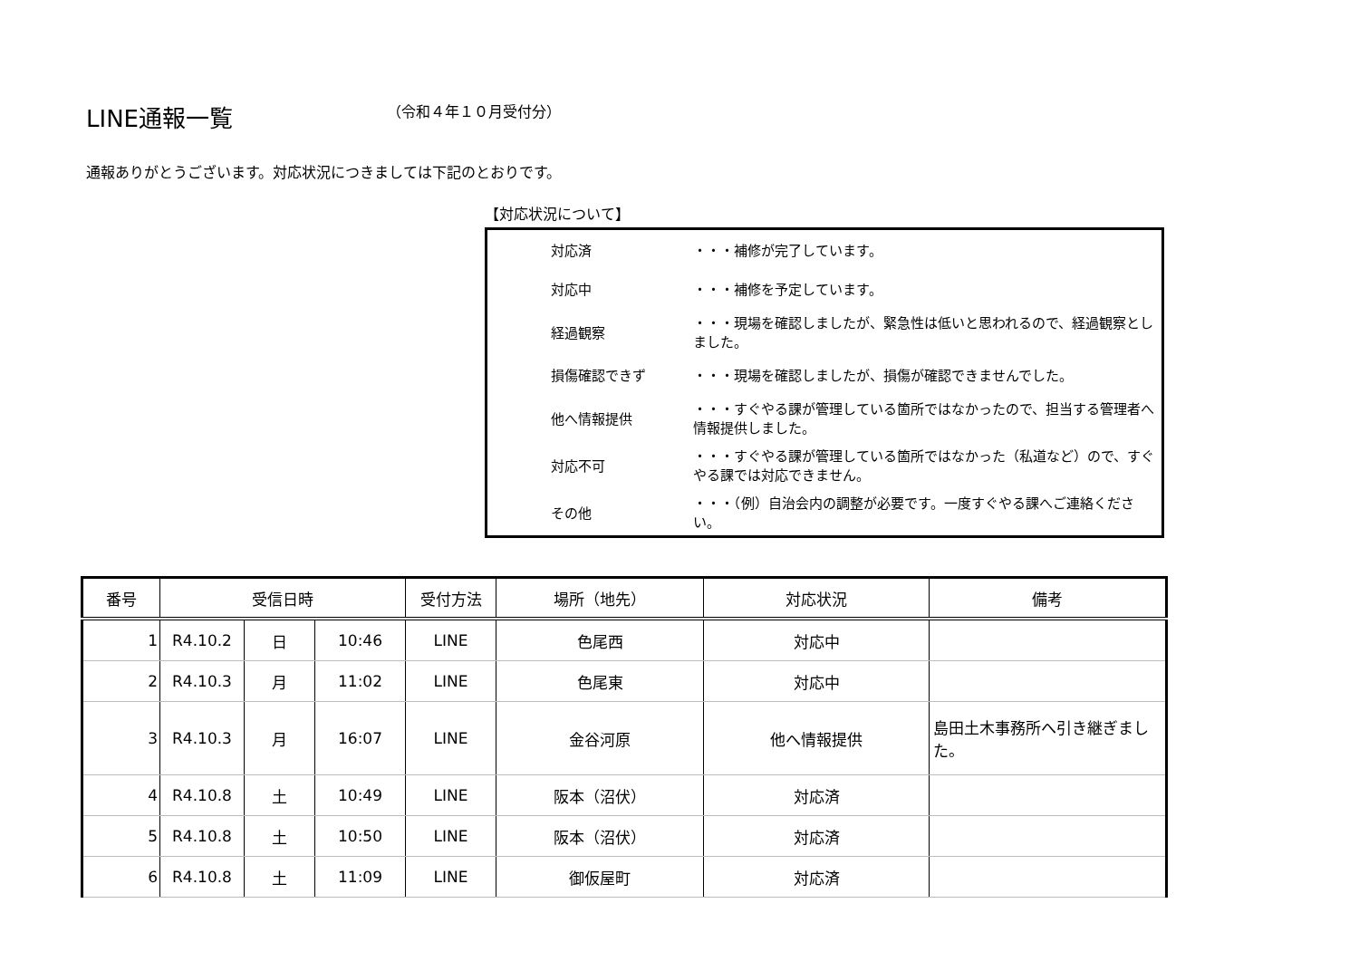LINE通報一覧
（令和４年１０月受付分）
通報ありがとうございます。対応状況につきましては下記のとおりです。
【対応状況について】
| 対応済 | ・・・補修が完了しています。 |
| 対応中 | ・・・補修を予定しています。 |
| 経過観察 | ・・・現場を確認しましたが、緊急性は低いと思われるので、経過観察としました。 |
| 損傷確認できず | ・・・現場を確認しましたが、損傷が確認できませんでした。 |
| 他へ情報提供 | ・・・すぐやる課が管理している箇所ではなかったので、担当する管理者へ情報提供しました。 |
| 対応不可 | ・・・すぐやる課が管理している箇所ではなかった（私道など）ので、すぐやる課では対応できません。 |
| その他 | ・・・（例）自治会内の調整が必要です。一度すぐやる課へご連絡ください。 |
| 番号 | 受信日時 | | | 受付方法 | 場所（地先） | 対応状況 | 備考 |
| --- | --- | --- | --- | --- | --- | --- | --- |
| 1 | R4.10.2 | 日 | 10:46 | LINE | 色尾西 | 対応中 | |
| 2 | R4.10.3 | 月 | 11:02 | LINE | 色尾東 | 対応中 | |
| 3 | R4.10.3 | 月 | 16:07 | LINE | 金谷河原 | 他へ情報提供 | 島田土木事務所へ引き継ぎました。 |
| 4 | R4.10.8 | 土 | 10:49 | LINE | 阪本（沼伏） | 対応済 | |
| 5 | R4.10.8 | 土 | 10:50 | LINE | 阪本（沼伏） | 対応済 | |
| 6 | R4.10.8 | 土 | 11:09 | LINE | 御仮屋町 | 対応済 | |